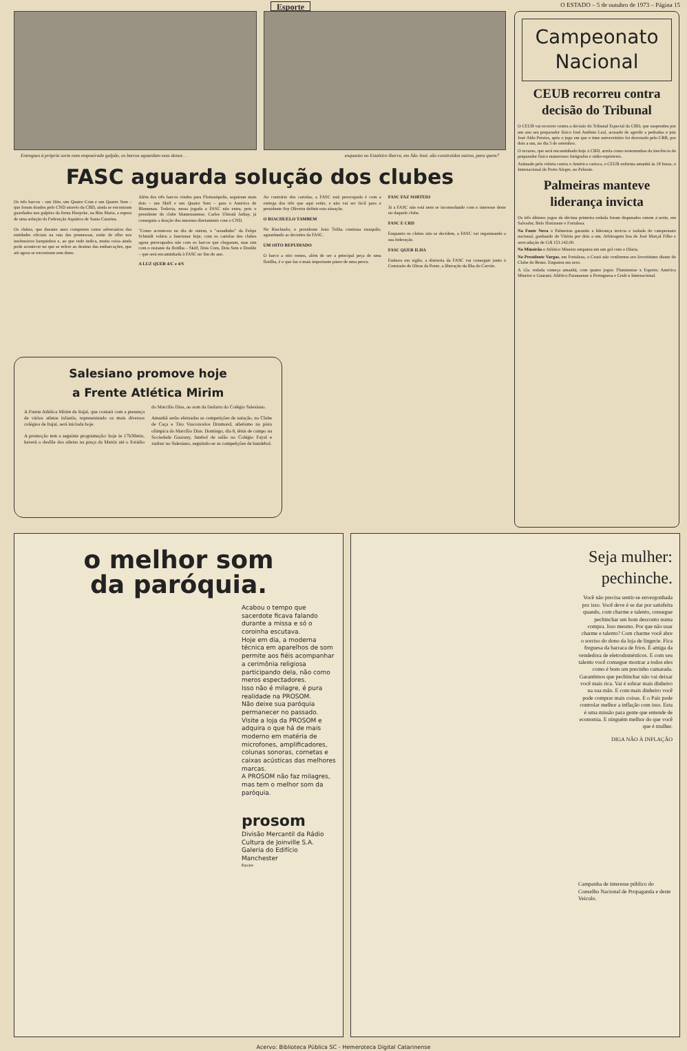Esporte O ESTADO – 5 de outubro de 1973 – Página 15
Entregues à própria sorte num empoeirado galpão, os barcos aguardam seus donos . . enquanto no Estaleiro Ibarra, em São José, são construídos outros, para quem?
FASC aguarda solução dos clubes
Os três barcos – um Oito, um Quatro Com e um Quatro Sem – que foram doados pelo CND através da CBD, ainda se encontram guardados nos galpões da firma Hoepcke, na Rita Maria, a espera de uma solução da Federação Aquática de Santa Catarina.
Os clubes, que durante anos competem como adversários das entidades oficiais na raia das promessas, estão de olho nos inofensivos barquinhos e, ao que tudo indica, muita coisa ainda pode acontecer no que se refere ao destino das embarcações, que até agora se encontram sem dono.
Além dos três barcos vindos para Florianópolis, seguiram mais dois – um Skiff e um Quatro Sem – para o América de Blumenau. Todavia, nessa jogada a FASC não entra, pois o presidente do clube blumenauense, Carlos Ubiratã Jathay, já conseguiu a doação dos mesmos diretamente com o CND.
"Como aconteceu no dia de ontem, o "senadinho" da Felipe Schmidt voltou a funcionar hoje, com os cartolas dos clubes agora preocupados não com os barcos que chegaram, mas sim com o restante da flotilha – Skiff, Dois Com, Dois Sem e Double – que será encaminhada à FASC no fim do ano.
A LUZ QUER 4/C e 4/S
Ao contrário dos cartolas, a FASC está preocupada é com a entrega dos três que aqui estão, e não vai ser fácil para o presidente Ary Oliveira definir esta situação.
O RIACHUELO TAMBEM
No Riachuelo, o presidente João Trilha continua tranquilo, aguardando as decisões da FASC.
UM OITO REPUDIADO
O barco a oito remos, além de ser a principal peça de uma flotilha, é o que faz o mais importante páreo de uma prova.
FASC FAZ SORTEIO
Já a FASC não está nem se incomodando com o interesse deste ou daquele clube.
FASC E CRD
Enquanto os clubes não se decidem, a FASC vai organizando a sua federação.
FASC QUER ILHA
Embora em sigilo, a diretoria da FASC vai conseguir junto à Comissão de Obras da Ponte, a liberação da Ilha do Carvão.
Salesiano promove hoje
a Frente Atlética Mirim
A Frente Atlética Mirim de Itajaí, que contará com a presença de vários atletas infantis, representando os mais diversos colégios de Itajaí, será iniciada hoje.
A promoção tem a seguinte programação: hoje às 17h30min, haverá o desfile dos atletas na praça da Matriz até o Estádio do Marcílio Dias, ao som da fanfarra do Colégio Salesiano.
Amanhã serão efetuadas as competições de natação, no Clube de Caça e Tiro Vasconcelos Drumond, atletismo na pista olímpica do Marcílio Dias. Domingo, dia 8, tênis de campo na Sociedade Guarany, futebol de salão no Colégio Fayal e xadrez no Salesiano, seguindo-se as competições de handebol.
Campeonato
Nacional
CEUB recorreu contra decisão do Tribunal
O CEUB vai recorrer contra a decisão do Tribunal Especial da CBD, que suspendeu por um ano seu preparador físico José Antônio Leal, acusado de agredir a pedradas o juiz José Aldo Pereira, após o jogo em que o time universitário foi derrotado pelo CRB, por dois a um, no dia 5 de setembro.
O recurso, que será encaminhado hoje à CBD, arrola como testemunhas da inocência do preparador físico numerosos fotógrafos e rádio-repórteres.
Animado pela vitória contra o América carioca, o CEUB enfrenta amanhã às 18 horas, o Internacional de Porto Alegre, no Pelezão.
Palmeiras manteve liderança invicta
Os três últimos jogos da décima primeira rodada foram disputados ontem à noite, em Salvador, Belo Horizonte e Fortaleza.
Na Fonte Nova o Palmeiras garantiu a liderança invicta e isolada do campeonato nacional, ganhando do Vitória por dois a um. Arbitragem boa de José Marçal Filho e arrecadação de Cr$ 153.142,00.
No Mineirão o Atlético Mineiro empatou em um gol com o Olaria.
No Presidente Vargas, em Fortaleza, o Ceará não confirmou seu favoritismo diante do Clube do Remo. Empatou em zero.
A 12a. rodada começa amanhã, com quatro jogos: Fluminense x Esporte; América Mineiro x Guarani; Atlético Paranaense x Portuguesa e Ceub x Internacional.
o melhor som
da paróquia.
Acabou o tempo que sacerdote ficava falando durante a missa e só o coroinha escutava.
Hoje em dia, a moderna técnica em aparelhos de som permite aos fiéis acompanhar a cerimônia religiosa participando dela, não como meros espectadores.
Isso não é milagre, é pura realidade na PROSOM.
Não deixe sua paróquia permanecer no passado. Visite a loja da PROSOM e adquira o que há de mais moderno em matéria de microfones, amplificadores, colunas sonoras, cornetas e caixas acústicas das melhores marcas.
A PROSOM não faz milagres, mas tem o melhor som da paróquia.
prosom
Divisão Mercantil da Rádio Cultura de Joinville S.A.
Galeria do Edifício Manchester
Equipe
Seja mulher:
pechinche.
Você não precisa sentir-se envergonhada por isso. Você deve é se dar por satisfeita quando, com charme e talento, consegue pechinchar um bom desconto numa compra. Isso mesmo. Por que não usar charme e talento? Com charme você abre o sorriso do dono da loja de lingerie. Fica freguesa da barraca de frios. É amiga da vendedora de eletrodomésticos. E com seu talento você consegue mostrar a todos eles como é bom um precinho camarada. Garantimos que pechinchar não vai deixar você mais rica. Vai é sobrar mais dinheiro na sua mão. E com mais dinheiro você pode comprar mais coisas. E o País pode controlar melhor a inflação com isso. Esta é uma missão para gente que entende de economia. E ninguém melhor do que você que é mulher.
DIGA NÃO À INFLAÇÃO
Campanha de interesse público do Conselho Nacional de Propaganda e deste Veículo.
Acervo: Biblioteca Pública SC - Hemeroteca Digital Catarinense